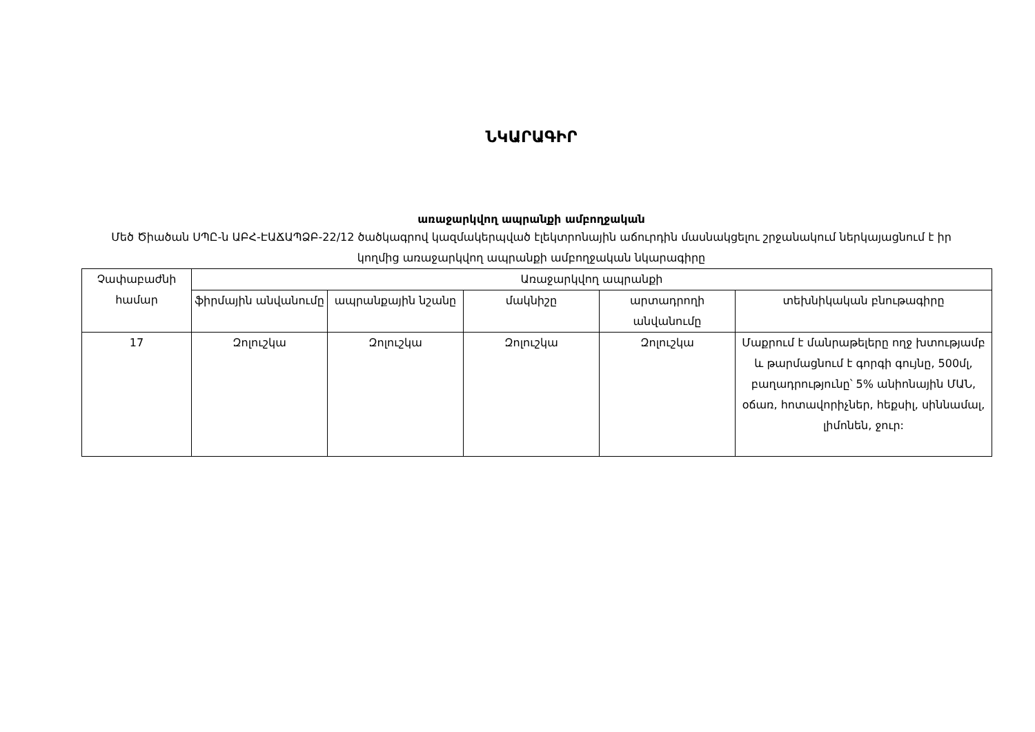ՆԿԱՐԱԳԻՐ
առաջարկվող ապրանքի ամբողջական
Մեծ Ծիածան ՍՊԸ-ն ԱԲՀ-ԷԱՃԱՊՁԲ-22/12 ծածկագրով կազմակերպված էլեկտրոնային աճուրդին մասնակցելու շրջանակում ներկայացնում է իր կողմից առաջարկվող ապրանքի ամբողջական նկարագիրը
| Չափաբաժնի համար | Առաջարկվող ապրանքի | | | | |
| --- | --- | --- | --- | --- | --- |
| | ֆիրմային անվանումը | ապրանքային նշանը | մակնիշը | արտադրողի անվանումը | տեխնիկական բնութագիրը |
| 17 | Զոլուշկա | Զոլուշկա | Զոլուշկա | Զոլուշկա | Մաքրում է մանրաթելերը ողջ խտությամբ և թարմացնում է գորգի գույնը, 500մլ, բաղադրությունը՝ 5% անիոնային ՄԱՆ, օճառ, հոտավորիչներ, հեքսիլ, սիննամալ, լիմոնեն, ջուր: |